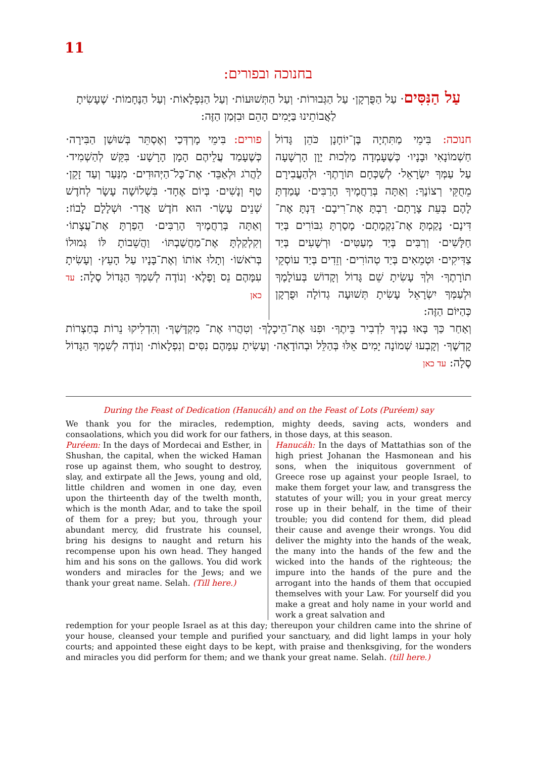11
בחנוכה ובפורים:
עַל הַנִּסִּים· עַל הַפֻּרְקָן· עַל הַגְּבוּרוֹת· וְעַל הַתְּשׁוּעוֹת· וְעַל הַנִּפְלָאוֹת· וְעַל הַנֶּחָמוֹת· שֶׁעָשִׂיתָ לַאֲבוֹתֵינוּ בַּיָּמִים הָהֵם וּבִזְּמַן הַזֶּה:
חנוכה: בִּימֵי מַתִּתְיָה בֶּן־יוֹחָנָן כֹּהֵן גָּדוֹל חַשְׁמוֹנָאִי וּבָנָיו· כְּשֶׁעָמְדָה מַלְכוּת יָוָן הָרְשָׁעָה עַל עַמְּךָ יִשְׂרָאֵל· לְשַׁכְּחָם תּוֹרָתֶךָ· וּלְהַעֲבִירָם מֵחֻקֵּי רְצוֹנֶךָ: וְאַתָּה בְּרַחֲמֶיךָ הָרַבִּים· עָמַדְתָּ לָהֶם בְּעֵת צָרָתָם· רַבְתָּ אֶת־רִיבָם· דַּנְתָּ אֶת־דִּינָם· נָקַמְתָּ אֶת־נִקְמָתָם· מָסַרְתָּ גִבּוֹרִים בְּיַד חַלָּשִׁים· וְרַבִּים בְּיַד מְעַטִּים· וּרְשָׁעִים בְּיַד צַדִּיקִים· וּטְמֵאִים בְּיַד טְהוֹרִים· וְזֵדִים בְּיַד עוֹסְקֵי תוֹרָתֶךָ· וּלְךָ עָשִׂיתָ שֵׁם גָּדוֹל וְקָדוֹשׁ בְּעוֹלָמֶךָ וּלְעַמְּךָ יִשְׂרָאֵל עָשִׂיתָ תְּשׁוּעָה גְדוֹלָה וּפֻרְקָן כְּהַיּוֹם הַזֶּה:
פורים: בִּימֵי מָרְדְּכַי וְאֶסְתֵּר בְּשׁוּשַׁן הַבִּירָה· כְּשֶׁעָמַד עֲלֵיהֶם הָמָן הָרָשָׁע· בִּקֵּשׁ לְהַשְׁמִיד· לַהֲרֹג וּלְאַבֵּד· אֶת־כָּל־הַיְּהוּדִים· מִנַּעַר וְעַד זָקֵן· טַף וְנָשִׁים· בְּיוֹם אֶחָד· בִּשְׁלוֹשָׁה עָשָׂר לְחֹדֶשׁ שְׁנֵים עָשָׂר· הוּא חֹדֶשׁ אֲדָר· וּשְׁלָלָם לָבוֹז: וְאַתָּה בְּרַחֲמֶיךָ הָרַבִּים· הֵפַרְתָּ אֶת־עֲצָתוֹ· וְקִלְקַלְתָּ אֶת־מַחֲשַׁבְתּוֹ· וַהֲשֵׁבוֹתָ לּוֹ גְּמוּלוֹ בְּרֹאשׁוֹ· וְתָלוּ אוֹתוֹ וְאֶת־בָּנָיו עַל הָעֵץ· וְעָשִׂיתָ עִמָּהֶם נֵס וָפֶלֶא· וְנוֹדֶה לְשִׁמְךָ הַגָּדוֹל סֶלָה: עד כאן
וְאַחַר כַּךְ בָּאוּ בָנֶיךָ לִדְבִיר בֵּיתֶךָ· וּפִנּוּ אֶת־הֵיכָלֶךָ· וְטִהֲרוּ אֶת־ מִקְדָּשֶׁךָ· וְהִדְלִיקוּ נֵרוֹת בְּחַצְרוֹת קָדְשֶׁךָ· וְקָבְעוּ שְׁמוֹנָה יָמִים אֵלּוּ בְּהַלֵּל וּבְהוֹדָאָה· וְעָשִׂיתָ עִמָּהֶם נִסִּים וְנִפְלָאוֹת· וְנוֹדֶה לְשִׁמְךָ הַגָּדוֹל סֶלָה: עד כאן
During the Feast of Dedication (Hanucáh) and on the Feast of Lots (Puréem) say
We thank you for the miracles, redemption, mighty deeds, saving acts, wonders and consaolations, which you did work for our fathers, in those days, at this season.
Puréem: In the days of Mordecai and Esther, in Shushan, the capital, when the wicked Haman rose up against them, who sought to destroy, slay, and extirpate all the Jews, young and old, little children and women in one day, even upon the thirteenth day of the twelth month, which is the month Adar, and to take the spoil of them for a prey; but you, through your abundant mercy, did frustrate his counsel, bring his designs to naught and return his recompense upon his own head. They hanged him and his sons on the gallows. You did work wonders and miracles for the Jews; and we thank your great name. Selah. (Till here.)
Hanucáh: In the days of Mattathias son of the high priest Johanan the Hasmonean and his sons, when the iniquitous government of Greece rose up against your people Israel, to make them forget your law, and transgress the statutes of your will; you in your great mercy rose up in their behalf, in the time of their trouble; you did contend for them, did plead their cause and avenge their wrongs. You did deliver the mighty into the hands of the weak, the many into the hands of the few and the wicked into the hands of the righteous; the impure into the hands of the pure and the arrogant into the hands of them that occupied themselves with your Law. For yourself did you make a great and holy name in your world and work a great salvation and
redemption for your people Israel as at this day; thereupon your children came into the shrine of your house, cleansed your temple and purified your sanctuary, and did light lamps in your holy courts; and appointed these eight days to be kept, with praise and thenksgiving, for the wonders and miracles you did perform for them; and we thank your great name. Selah. (till here.)